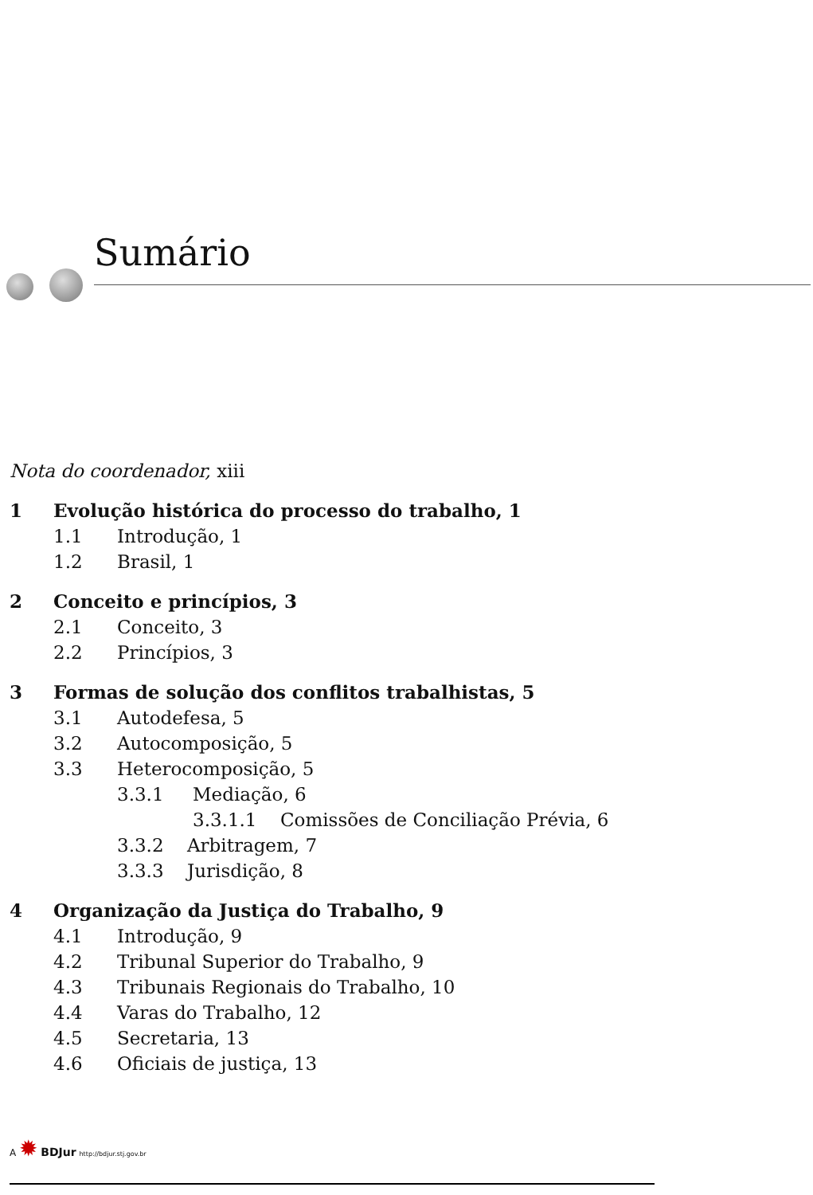Sumário
Nota do coordenador, xiii
1 Evolução histórica do processo do trabalho, 1
1.1 Introdução, 1
1.2 Brasil, 1
2 Conceito e princípios, 3
2.1 Conceito, 3
2.2 Princípios, 3
3 Formas de solução dos conflitos trabalhistas, 5
3.1 Autodefesa, 5
3.2 Autocomposição, 5
3.3 Heterocomposição, 5
3.3.1 Mediação, 6
3.3.1.1 Comissões de Conciliação Prévia, 6
3.3.2 Arbitragem, 7
3.3.3 Jurisdição, 8
4 Organização da Justiça do Trabalho, 9
4.1 Introdução, 9
4.2 Tribunal Superior do Trabalho, 9
4.3 Tribunais Regionais do Trabalho, 10
4.4 Varas do Trabalho, 12
4.5 Secretaria, 13
4.6 Oficiais de justiça, 13
A ✹ BDJur http://bdjur.stj.gov.br